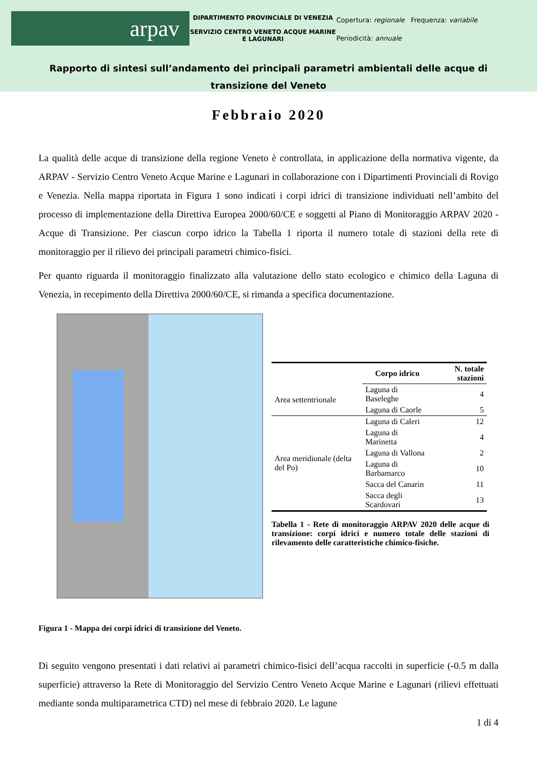arpav
DIPARTIMENTO PROVINCIALE DI VENEZIA
SERVIZIO CENTRO VENETO ACQUE MARINE E LAGUNARI
Copertura: regionale Frequenza: variabile
Periodicità: annuale
Rapporto di sintesi sull’andamento dei principali parametri ambientali delle acque di transizione del Veneto
Febbraio 2020
La qualità delle acque di transizione della regione Veneto è controllata, in applicazione della normativa vigente, da ARPAV - Servizio Centro Veneto Acque Marine e Lagunari in collaborazione con i Dipartimenti Provinciali di Rovigo e Venezia. Nella mappa riportata in Figura 1 sono indicati i corpi idrici di transizione individuati nell’ambito del processo di implementazione della Direttiva Europea 2000/60/CE e soggetti al Piano di Monitoraggio ARPAV 2020 - Acque di Transizione. Per ciascun corpo idrico la Tabella 1 riporta il numero totale di stazioni della rete di monitoraggio per il rilievo dei principali parametri chimico-fisici.
Per quanto riguarda il monitoraggio finalizzato alla valutazione dello stato ecologico e chimico della Laguna di Venezia, in recepimento della Direttiva 2000/60/CE, si rimanda a specifica documentazione.
Figura 1 - Mappa dei corpi idrici di transizione del Veneto.
| | Corpo idrico | N. totale stazioni |
| --- | --- | --- |
| Area settentrionale | Laguna di Baseleghe | 4 |
| | Laguna di Caorle | 5 |
| Area meridionale (delta del Po) | Laguna di Caleri | 12 |
| | Laguna di Marinetta | 4 |
| | Laguna di Vallona | 2 |
| | Laguna di Barbamarco | 10 |
| | Sacca del Canarin | 11 |
| | Sacca degli Scardovari | 13 |
Tabella 1 - Rete di monitoraggio ARPAV 2020 delle acque di transizione: corpi idrici e numero totale delle stazioni di rilevamento delle caratteristiche chimico-fisiche.
Di seguito vengono presentati i dati relativi ai parametri chimico-fisici dell’acqua raccolti in superficie (-0.5 m dalla superficie) attraverso la Rete di Monitoraggio del Servizio Centro Veneto Acque Marine e Lagunari (rilievi effettuati mediante sonda multiparametrica CTD) nel mese di febbraio 2020. Le lagune
1 di 4